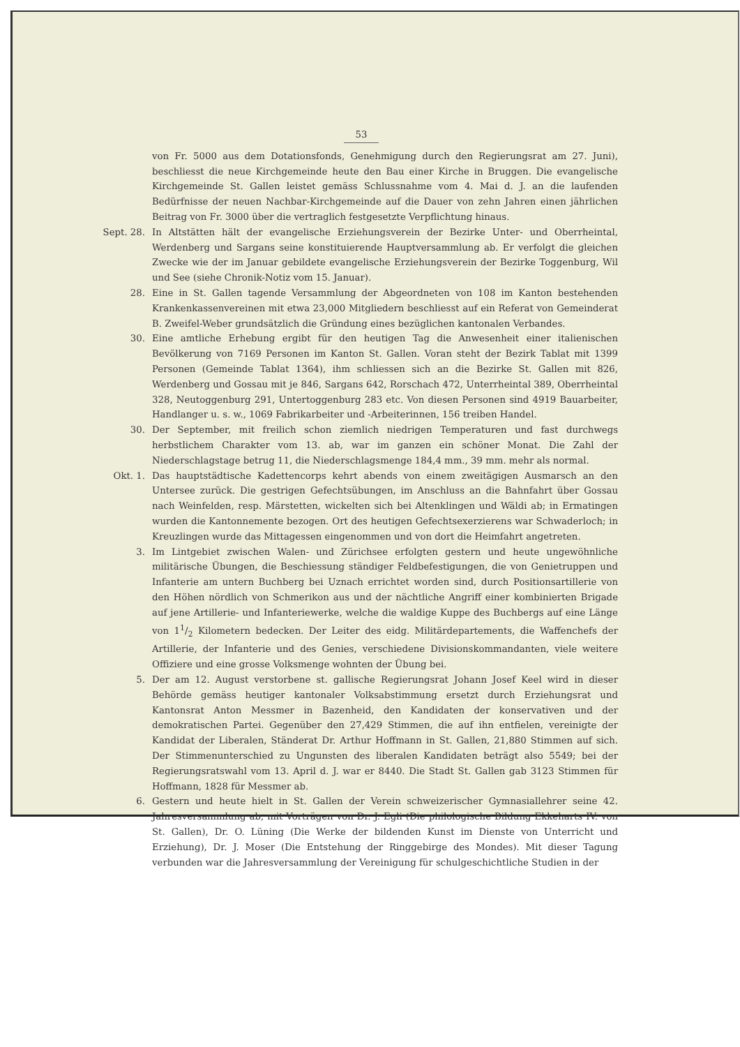53
von Fr. 5000 aus dem Dotationsfonds, Genehmigung durch den Regierungsrat am 27. Juni), beschliesst die neue Kirchgemeinde heute den Bau einer Kirche in Bruggen. Die evangelische Kirchgemeinde St. Gallen leistet gemäss Schlussnahme vom 4. Mai d. J. an die laufenden Bedürfnisse der neuen Nachbar-Kirchgemeinde auf die Dauer von zehn Jahren einen jährlichen Beitrag von Fr. 3000 über die vertraglich festgesetzte Verpflichtung hinaus.
Sept. 28. In Altstätten hält der evangelische Erziehungsverein der Bezirke Unter- und Oberrheintal, Werdenberg und Sargans seine konstituierende Hauptversammlung ab. Er verfolgt die gleichen Zwecke wie der im Januar gebildete evangelische Erziehungsverein der Bezirke Toggenburg, Wil und See (siehe Chronik-Notiz vom 15. Januar).
28. Eine in St. Gallen tagende Versammlung der Abgeordneten von 108 im Kanton bestehenden Krankenkassenvereinen mit etwa 23,000 Mitgliedern beschliesst auf ein Referat von Gemeinderat B. Zweifel-Weber grundsätzlich die Gründung eines bezüglichen kantonalen Verbandes.
30. Eine amtliche Erhebung ergibt für den heutigen Tag die Anwesenheit einer italienischen Bevölkerung von 7169 Personen im Kanton St. Gallen. Voran steht der Bezirk Tablat mit 1399 Personen (Gemeinde Tablat 1364), ihm schliessen sich an die Bezirke St. Gallen mit 826, Werdenberg und Gossau mit je 846, Sargans 642, Rorschach 472, Unterrheintal 389, Oberrheintal 328, Neutoggenburg 291, Untertoggenburg 283 etc. Von diesen Personen sind 4919 Bauarbeiter, Handlanger u. s. w., 1069 Fabrikarbeiter und -Arbeiterinnen, 156 treiben Handel.
30. Der September, mit freilich schon ziemlich niedrigen Temperaturen und fast durchwegs herbstlichem Charakter vom 13. ab, war im ganzen ein schöner Monat. Die Zahl der Niederschlagstage betrug 11, die Niederschlagsmenge 184,4 mm., 39 mm. mehr als normal.
Okt. 1. Das hauptstädtische Kadettencorps kehrt abends von einem zweitägigen Ausmarsch an den Untersee zurück. Die gestrigen Gefechtsübungen, im Anschluss an die Bahnfahrt über Gossau nach Weinfelden, resp. Märstetten, wickelten sich bei Altenklingen und Wäldi ab; in Ermatingen wurden die Kantonnemente bezogen. Ort des heutigen Gefechtsexerzierens war Schwaderloch; in Kreuzlingen wurde das Mittagessen eingenommen und von dort die Heimfahrt angetreten.
3. Im Lintgebiet zwischen Walen- und Zürichsee erfolgten gestern und heute ungewöhnliche militärische Übungen, die Beschiessung ständiger Feldbefestigungen, die von Genietruppen und Infanterie am untern Buchberg bei Uznach errichtet worden sind, durch Positionsartillerie von den Höhen nördlich von Schmerikon aus und der nächtliche Angriff einer kombinierten Brigade auf jene Artillerie- und Infanteriewerke, welche die waldige Kuppe des Buchbergs auf eine Länge von 11/2 Kilometern bedecken. Der Leiter des eidg. Militärdepartements, die Waffenchefs der Artillerie, der Infanterie und des Genies, verschiedene Divisionskommandanten, viele weitere Offiziere und eine grosse Volksmenge wohnten der Übung bei.
5. Der am 12. August verstorbene st. gallische Regierungsrat Johann Josef Keel wird in dieser Behörde gemäss heutiger kantonaler Volksabstimmung ersetzt durch Erziehungsrat und Kantonsrat Anton Messmer in Bazenheid, den Kandidaten der konservativen und der demokratischen Partei. Gegenüber den 27,429 Stimmen, die auf ihn entfielen, vereinigte der Kandidat der Liberalen, Ständerat Dr. Arthur Hoffmann in St. Gallen, 21,880 Stimmen auf sich. Der Stimmenunterschied zu Ungunsten des liberalen Kandidaten beträgt also 5549; bei der Regierungsratswahl vom 13. April d. J. war er 8440. Die Stadt St. Gallen gab 3123 Stimmen für Hoffmann, 1828 für Messmer ab.
6. Gestern und heute hielt in St. Gallen der Verein schweizerischer Gymnasiallehrer seine 42. Jahresversammlung ab, mit Vorträgen von Dr. J. Egli (Die philologische Bildung Ekkeharts IV. von St. Gallen), Dr. O. Lüning (Die Werke der bildenden Kunst im Dienste von Unterricht und Erziehung), Dr. J. Moser (Die Entstehung der Ringgebirge des Mondes). Mit dieser Tagung verbunden war die Jahresversammlung der Vereinigung für schulgeschichtliche Studien in der